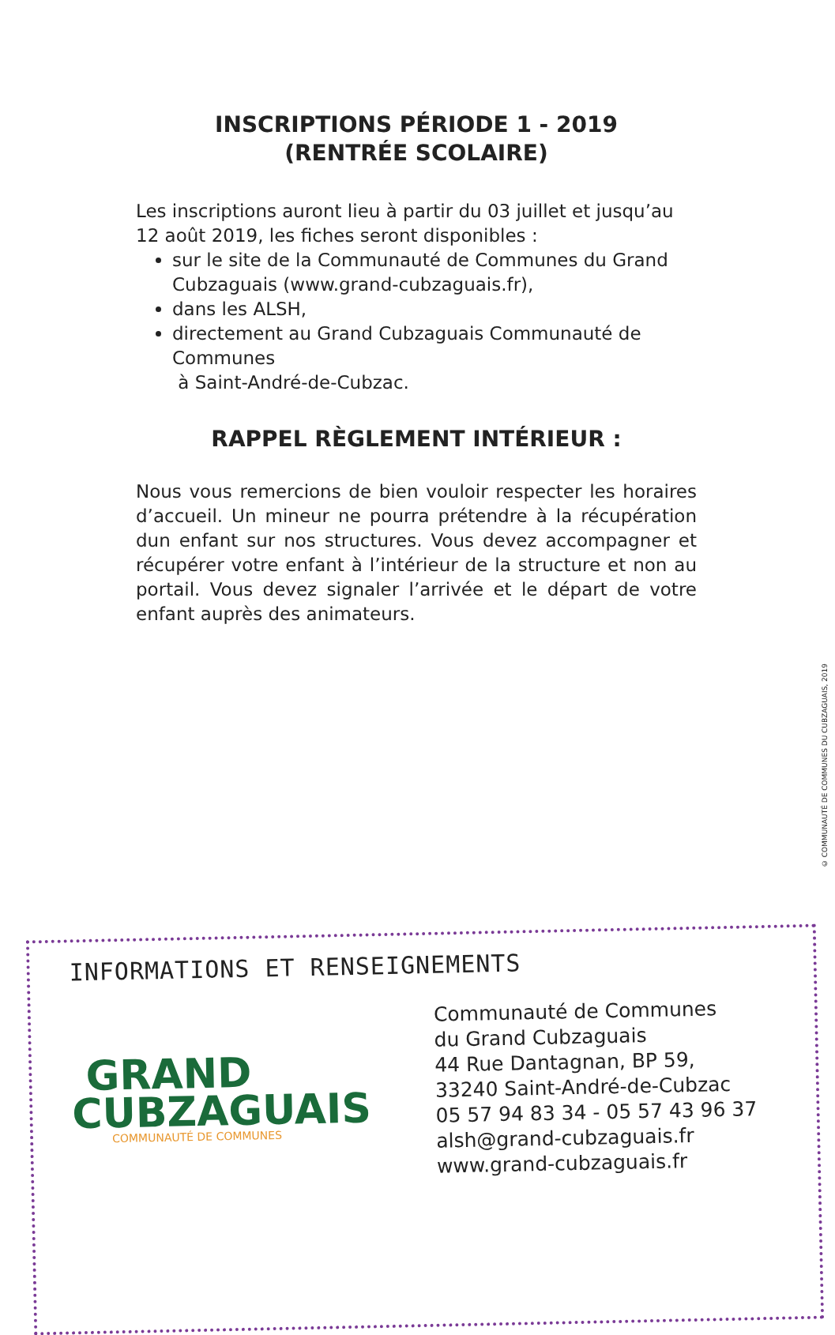INSCRIPTIONS PÉRIODE 1 - 2019
(RENTRÉE SCOLAIRE)
Les inscriptions auront lieu à partir du 03 juillet et jusqu’au 12 août 2019, les fiches seront disponibles :
sur le site de la Communauté de Communes du Grand Cubzaguais (www.grand-cubzaguais.fr),
dans les ALSH,
directement au Grand Cubzaguais Communauté de Communes
à Saint-André-de-Cubzac.
RAPPEL RÈGLEMENT INTÉRIEUR :
Nous vous remercions de bien vouloir respecter les horaires d’accueil. Un mineur ne pourra prétendre à la récupération dun enfant sur nos structures. Vous devez accompagner et récupérer votre enfant à l’intérieur de la structure et non au portail. Vous devez signaler l’arrivée et le départ de votre enfant auprès des animateurs.
© COMMUNAUTÉ DE COMMUNES DU CUBZAGUAIS, 2019
INFORMATIONS ET RENSEIGNEMENTS
GRAND
CUBZAGUAIS
COMMUNAUTÉ DE COMMUNES
Communauté de Communes
du Grand Cubzaguais
44 Rue Dantagnan, BP 59,
33240 Saint-André-de-Cubzac
05 57 94 83 34 - 05 57 43 96 37
alsh@grand-cubzaguais.fr
www.grand-cubzaguais.fr